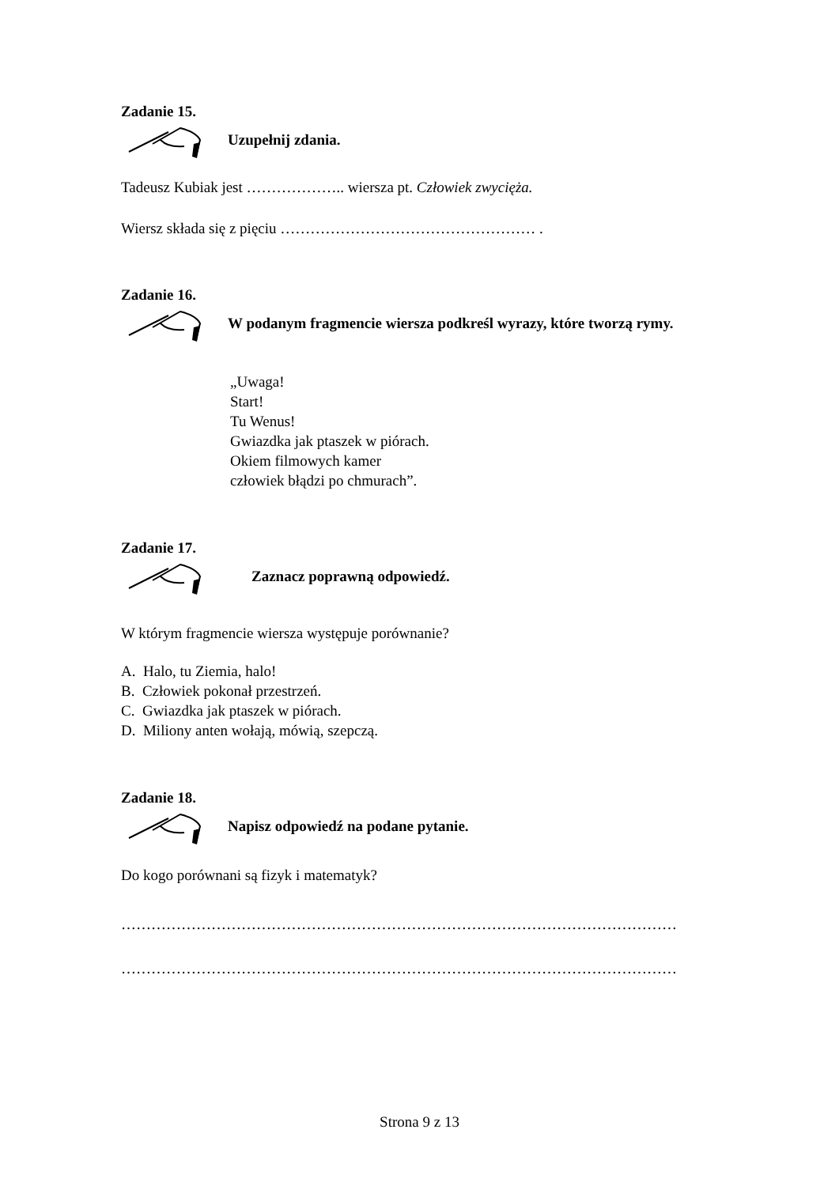Zadanie 15.
Uzupełnij zdania.
Tadeusz Kubiak jest ……………….. wiersza pt. Człowiek zwycięża.
Wiersz składa się z pięciu …………………………………………… .
Zadanie 16.
W podanym fragmencie wiersza podkreśl wyrazy, które tworzą rymy.
„Uwaga!
Start!
Tu Wenus!
Gwiazdka jak ptaszek w piórach.
Okiem filmowych kamer
człowiek błądzi po chmurach”.
Zadanie 17.
Zaznacz poprawną odpowiedź.
W którym fragmencie wiersza występuje porównanie?
A. Halo, tu Ziemia, halo!
B. Człowiek pokonał przestrzeń.
C. Gwiazdka jak ptaszek w piórach.
D. Miliony anten wołają, mówią, szepczą.
Zadanie 18.
Napisz odpowiedź na podane pytanie.
Do kogo porównani są fizyk i matematyk?
…………………………………………………………………………………………………
…………………………………………………………………………………………………
Strona 9 z 13